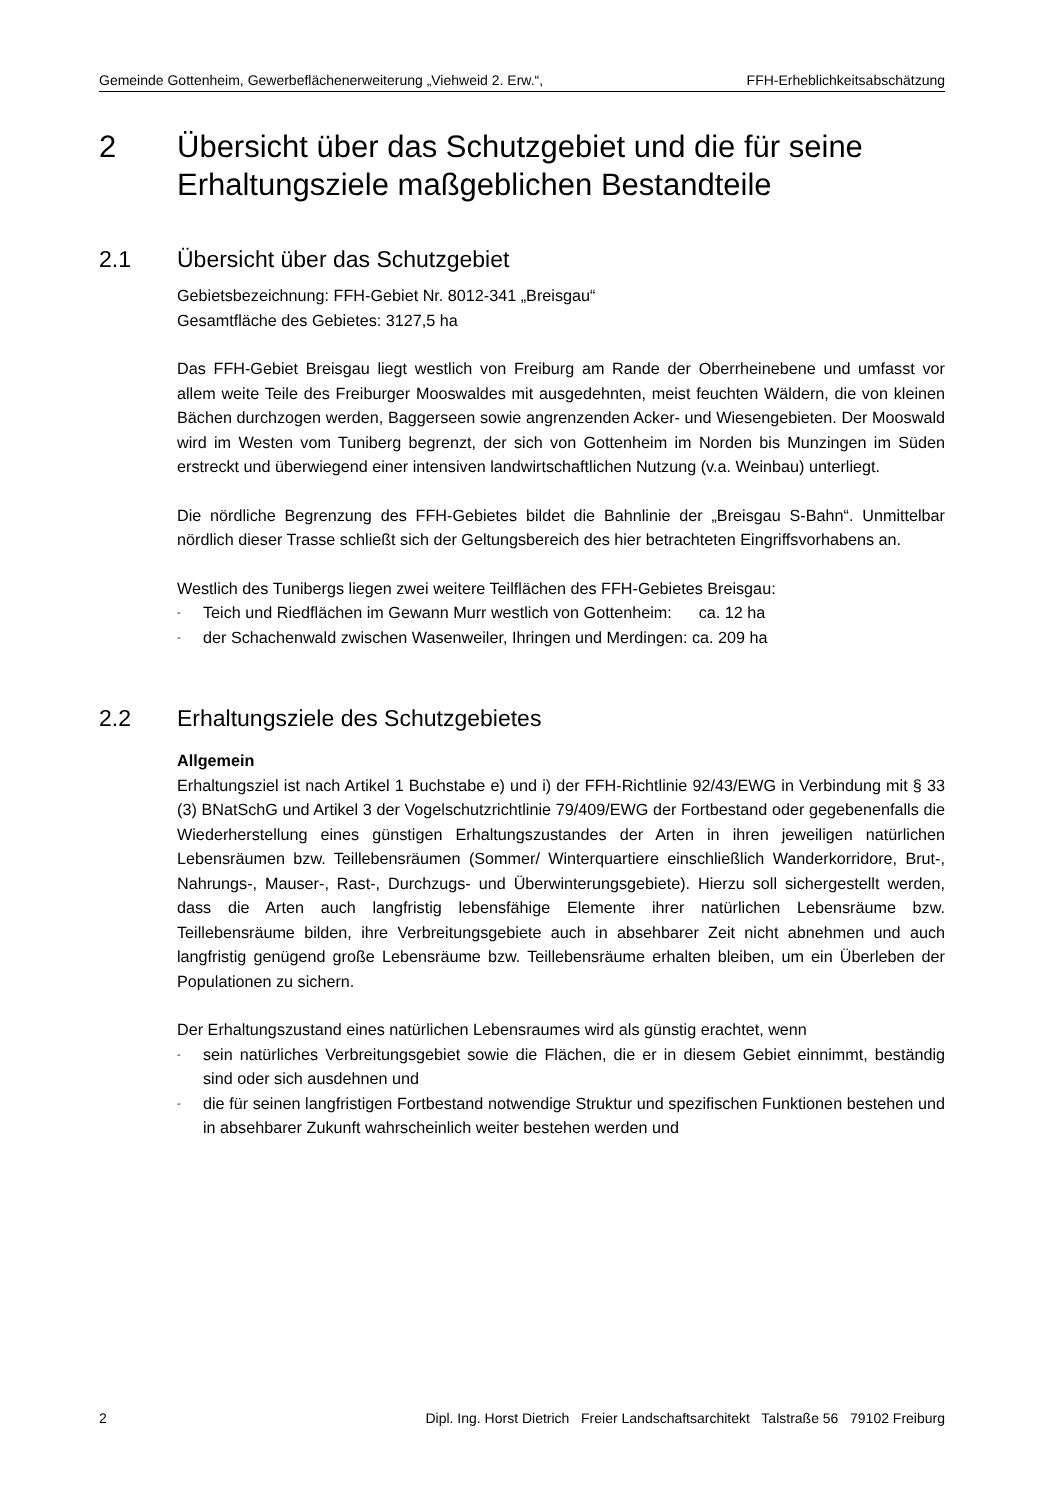Gemeinde Gottenheim, Gewerbeflächenerweiterung „Viehweid 2. Erw.“, FFH-Erheblichkeitsabschätzung
2 Übersicht über das Schutzgebiet und die für seine Erhaltungsziele maßgeblichen Bestandteile
2.1 Übersicht über das Schutzgebiet
Gebietsbezeichnung: FFH-Gebiet Nr. 8012-341 „Breisgau“
Gesamtfläche des Gebietes: 3127,5 ha
Das FFH-Gebiet Breisgau liegt westlich von Freiburg am Rande der Oberrheinebene und umfasst vor allem weite Teile des Freiburger Mooswaldes mit ausgedehnten, meist feuchten Wäldern, die von kleinen Bächen durchzogen werden, Baggerseen sowie angrenzenden Acker- und Wiesengebieten. Der Mooswald wird im Westen vom Tuniberg begrenzt, der sich von Gottenheim im Norden bis Munzingen im Süden erstreckt und überwiegend einer intensiven landwirtschaftlichen Nutzung (v.a. Weinbau) unterliegt.
Die nördliche Begrenzung des FFH-Gebietes bildet die Bahnlinie der „Breisgau S-Bahn“. Unmittelbar nördlich dieser Trasse schließt sich der Geltungsbereich des hier betrachteten Eingriffsvorhabens an.
Westlich des Tunibergs liegen zwei weitere Teilflächen des FFH-Gebietes Breisgau:
- Teich und Riedflächen im Gewann Murr westlich von Gottenheim: ca. 12 ha
- der Schachenwald zwischen Wasenweiler, Ihringen und Merdingen: ca. 209 ha
2.2 Erhaltungsziele des Schutzgebietes
Allgemein
Erhaltungsziel ist nach Artikel 1 Buchstabe e) und i) der FFH-Richtlinie 92/43/EWG in Verbindung mit § 33 (3) BNatSchG und Artikel 3 der Vogelschutzrichtlinie 79/409/EWG der Fortbestand oder gegebenenfalls die Wiederherstellung eines günstigen Erhaltungszustandes der Arten in ihren jeweiligen natürlichen Lebensräumen bzw. Teillebensräumen (Sommer/ Winterquartiere einschließlich Wanderkorridore, Brut-, Nahrungs-, Mauser-, Rast-, Durchzugs- und Überwinterungsgebiete). Hierzu soll sichergestellt werden, dass die Arten auch langfristig lebensfähige Elemente ihrer natürlichen Lebensräume bzw. Teillebensräume bilden, ihre Verbreitungsgebiete auch in absehbarer Zeit nicht abnehmen und auch langfristig genügend große Lebensräume bzw. Teillebensräume erhalten bleiben, um ein Überleben der Populationen zu sichern.
Der Erhaltungszustand eines natürlichen Lebensraumes wird als günstig erachtet, wenn
- sein natürliches Verbreitungsgebiet sowie die Flächen, die er in diesem Gebiet einnimmt, beständig sind oder sich ausdehnen und
- die für seinen langfristigen Fortbestand notwendige Struktur und spezifischen Funktionen bestehen und in absehbarer Zukunft wahrscheinlich weiter bestehen werden und
2 Dipl. Ing. Horst Dietrich Freier Landschaftsarchitekt Talstraße 56 79102 Freiburg